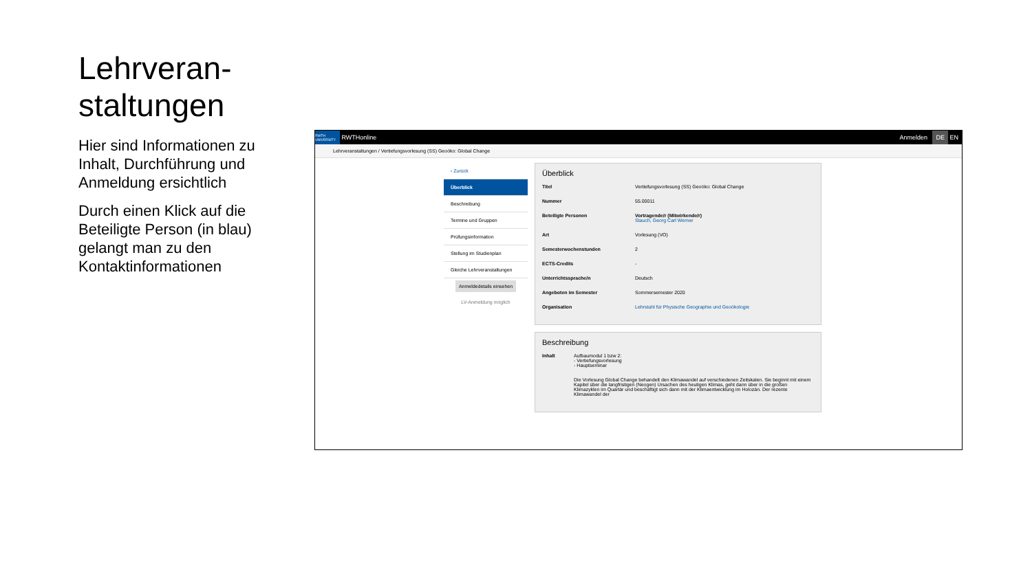Lehrveran-
staltungen
Hier sind Informationen zu Inhalt, Durchführung und Anmeldung ersichtlich
Durch einen Klick auf die Beteiligte Person (in blau) gelangt man zu den Kontaktinformationen
RWTH UNIVERSITY RWTHonline Anmelden DE EN
Lehrveranstaltungen / Vertiefungsvorlesung (SS) Geoöko: Global Change
‹ Zurück
Überblick
Beschreibung
Termine und Gruppen
Prüfungsinformation
Stellung im Studienplan
Gleiche Lehrveranstaltungen
Anmeldedetails einsehen
LV-Anmeldung möglich
Überblick
Titel Vertiefungsvorlesung (SS) Geoöko: Global Change
Nummer 55.00011
Beteiligte Personen Vortragende/r (Mitwirkende/r)
Stauch, Georg Carl Werner
Art Vorlesung (VO)
Semesterwochenstunden 2
ECTS-Credits -
Unterrichtssprache/n Deutsch
Angeboten im Semester Sommersemester 2020
Organisation Lehrstuhl für Physische Geographie und Geoökologie
Beschreibung
Inhalt Aufbaumodul 1 bzw 2:
- Vertiefungsvorlesung
- Hauptseminar
Die Vorlesung Global Change behandelt den Klimawandel auf verschiedenen Zeitskalen. Sie beginnt mit einem Kapitel über die langfristigen (Neogen) Ursachen des heutigen Klimas, geht dann über in die großen Klimazyklen im Quartär und beschäftigt sich dann mit der Klimaentwicklung im Holozän. Der rezente Klimawandel der